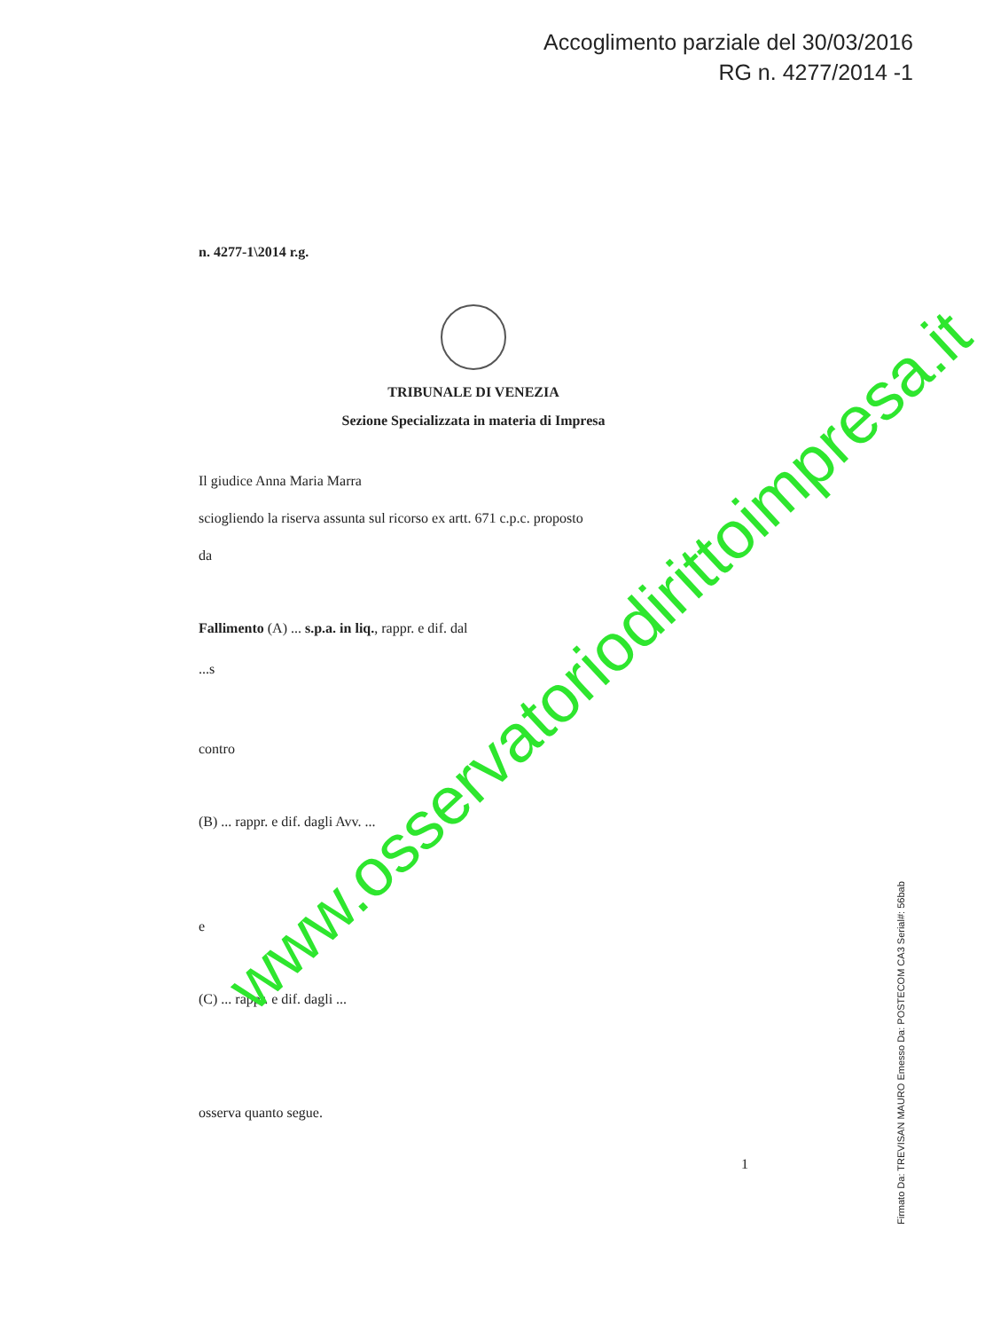Accoglimento parziale del 30/03/2016
RG n. 4277/2014 -1
n. 4277-1\2014 r.g.
TRIBUNALE DI VENEZIA
Sezione Specializzata in materia di Impresa
Il giudice Anna Maria Marra
sciogliendo la riserva assunta sul ricorso ex artt. 671 c.p.c. proposto
da
Fallimento (A) ... s.p.a. in liq., rappr. e dif. dal
...s
contro
(B) ... rappr. e dif. dagli Avv. ...
e
(C) ... rappr. e dif. dagli ...
osserva quanto segue.
1
Firmato Da: TREVISAN MAURO Emesso Da: POSTECOM CA3 Serial#: 56bab
www.osservatoriodirittoimpresa.it